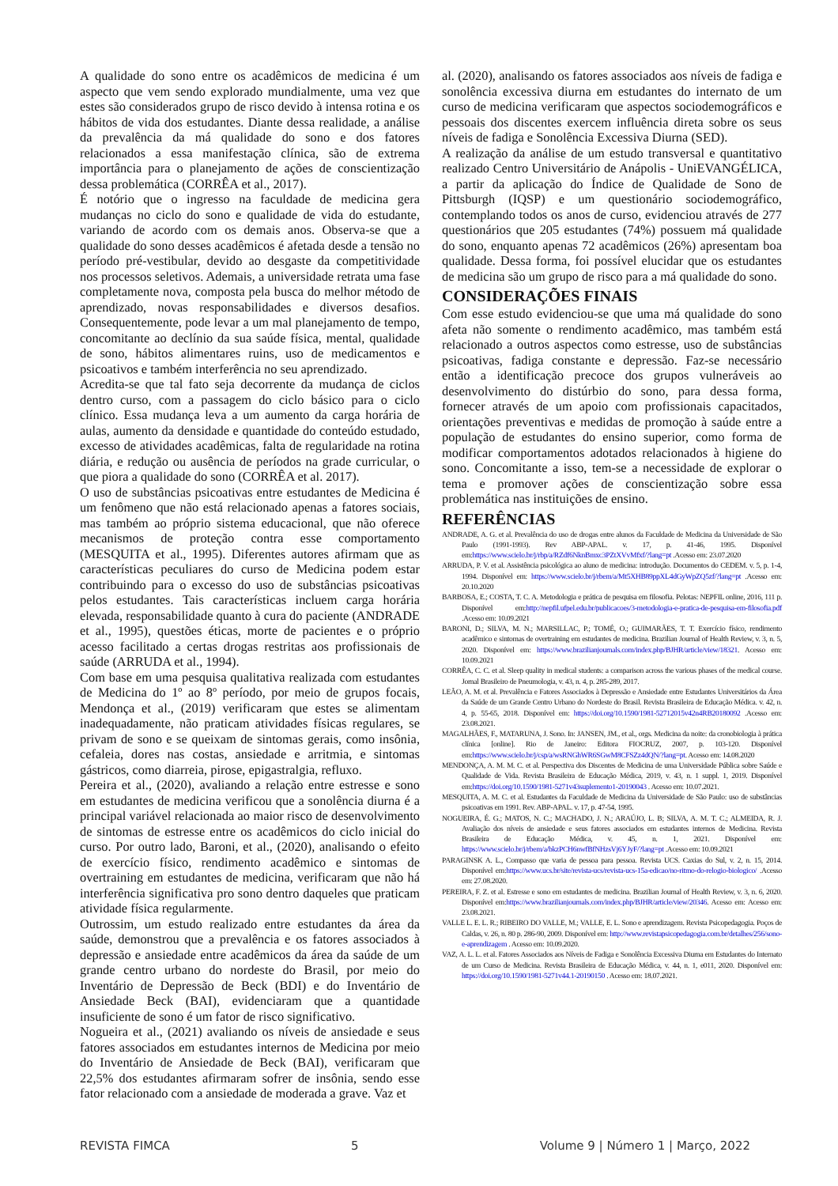A qualidade do sono entre os acadêmicos de medicina é um aspecto que vem sendo explorado mundialmente, uma vez que estes são considerados grupo de risco devido à intensa rotina e os hábitos de vida dos estudantes. Diante dessa realidade, a análise da prevalência da má qualidade do sono e dos fatores relacionados a essa manifestação clínica, são de extrema importância para o planejamento de ações de conscientização dessa problemática (CORRÊA et al., 2017).
É notório que o ingresso na faculdade de medicina gera mudanças no ciclo do sono e qualidade de vida do estudante, variando de acordo com os demais anos. Observa-se que a qualidade do sono desses acadêmicos é afetada desde a tensão no período pré-vestibular, devido ao desgaste da competitividade nos processos seletivos. Ademais, a universidade retrata uma fase completamente nova, composta pela busca do melhor método de aprendizado, novas responsabilidades e diversos desafios. Consequentemente, pode levar a um mal planejamento de tempo, concomitante ao declínio da sua saúde física, mental, qualidade de sono, hábitos alimentares ruins, uso de medicamentos e psicoativos e também interferência no seu aprendizado.
Acredita-se que tal fato seja decorrente da mudança de ciclos dentro curso, com a passagem do ciclo básico para o ciclo clínico. Essa mudança leva a um aumento da carga horária de aulas, aumento da densidade e quantidade do conteúdo estudado, excesso de atividades acadêmicas, falta de regularidade na rotina diária, e redução ou ausência de períodos na grade curricular, o que piora a qualidade do sono (CORRÊA et al. 2017).
O uso de substâncias psicoativas entre estudantes de Medicina é um fenômeno que não está relacionado apenas a fatores sociais, mas também ao próprio sistema educacional, que não oferece mecanismos de proteção contra esse comportamento (MESQUITA et al., 1995). Diferentes autores afirmam que as características peculiares do curso de Medicina podem estar contribuindo para o excesso do uso de substâncias psicoativas pelos estudantes. Tais características incluem carga horária elevada, responsabilidade quanto à cura do paciente (ANDRADE et al., 1995), questões éticas, morte de pacientes e o próprio acesso facilitado a certas drogas restritas aos profissionais de saúde (ARRUDA et al., 1994).
Com base em uma pesquisa qualitativa realizada com estudantes de Medicina do 1º ao 8º período, por meio de grupos focais, Mendonça et al., (2019) verificaram que estes se alimentam inadequadamente, não praticam atividades físicas regulares, se privam de sono e se queixam de sintomas gerais, como insônia, cefaleia, dores nas costas, ansiedade e arritmia, e sintomas gástricos, como diarreia, pirose, epigastralgia, refluxo.
Pereira et al., (2020), avaliando a relação entre estresse e sono em estudantes de medicina verificou que a sonolência diurna é a principal variável relacionada ao maior risco de desenvolvimento de sintomas de estresse entre os acadêmicos do ciclo inicial do curso. Por outro lado, Baroni, et al., (2020), analisando o efeito de exercício físico, rendimento acadêmico e sintomas de overtraining em estudantes de medicina, verificaram que não há interferência significativa pro sono dentro daqueles que praticam atividade física regularmente.
Outrossim, um estudo realizado entre estudantes da área da saúde, demonstrou que a prevalência e os fatores associados à depressão e ansiedade entre acadêmicos da área da saúde de um grande centro urbano do nordeste do Brasil, por meio do Inventário de Depressão de Beck (BDI) e do Inventário de Ansiedade Beck (BAI), evidenciaram que a quantidade insuficiente de sono é um fator de risco significativo.
Nogueira et al., (2021) avaliando os níveis de ansiedade e seus fatores associados em estudantes internos de Medicina por meio do Inventário de Ansiedade de Beck (BAI), verificaram que 22,5% dos estudantes afirmaram sofrer de insônia, sendo esse fator relacionado com a ansiedade de moderada a grave. Vaz et
al. (2020), analisando os fatores associados aos níveis de fadiga e sonolência excessiva diurna em estudantes do internato de um curso de medicina verificaram que aspectos sociodemográficos e pessoais dos discentes exercem influência direta sobre os seus níveis de fadiga e Sonolência Excessiva Diurna (SED).
A realização da análise de um estudo transversal e quantitativo realizado Centro Universitário de Anápolis - UniEVANGÉLICA, a partir da aplicação do Índice de Qualidade de Sono de Pittsburgh (IQSP) e um questionário sociodemográfico, contemplando todos os anos de curso, evidenciou através de 277 questionários que 205 estudantes (74%) possuem má qualidade do sono, enquanto apenas 72 acadêmicos (26%) apresentam boa qualidade. Dessa forma, foi possível elucidar que os estudantes de medicina são um grupo de risco para a má qualidade do sono.
CONSIDERAÇÕES FINAIS
Com esse estudo evidenciou-se que uma má qualidade do sono afeta não somente o rendimento acadêmico, mas também está relacionado a outros aspectos como estresse, uso de substâncias psicoativas, fadiga constante e depressão. Faz-se necessário então a identificação precoce dos grupos vulneráveis ao desenvolvimento do distúrbio do sono, para dessa forma, fornecer através de um apoio com profissionais capacitados, orientações preventivas e medidas de promoção à saúde entre a população de estudantes do ensino superior, como forma de modificar comportamentos adotados relacionados à higiene do sono. Concomitante a isso, tem-se a necessidade de explorar o tema e promover ações de conscientização sobre essa problemática nas instituições de ensino.
REFERÊNCIAS
ANDRADE, A. G. et al. Prevalência do uso de drogas entre alunos da Faculdade de Medicina da Universidade de São Paulo (1991-1993). Rev ABP-APAL. v. 17, p. 41-46, 1995. Disponível em:https://www.scielo.br/j/rbp/a/RZdf6NknBmxc3PZtXVvMfxf/?lang=pt .Acesso em: 23.07.2020
ARRUDA, P. V. et al. Assistência psicológica ao aluno de medicina: introdução. Documentos do CEDEM. v. 5, p. 1-4, 1994. Disponível em: https://www.scielo.br/j/rbem/a/Mt5XHB89ppXL4dGyWpZQ5zf/?lang=pt .Acesso em: 20.10.2020
BARBOSA, E.; COSTA, T. C. A. Metodologia e prática de pesquisa em filosofia. Pelotas: NEPFIL online, 2016, 111 p. Disponível em:http://nepfil.ufpel.edu.br/publicacoes/3-metodologia-e-pratica-de-pesquisa-em-filosofia.pdf .Acesso em: 10.09.2021
BARONI, D.; SILVA, M. N.; MARSILLAC, P.; TOMÉ, O.; GUIMARÃES, T. T. Exercício físico, rendimento acadêmico e sintomas de overtraining em estudantes de medicina. Brazilian Journal of Health Review, v. 3, n. 5, 2020. Disponível em: https://www.brazilianjournals.com/index.php/BJHR/article/view/18321. Acesso em: 10.09.2021
CORRÊA, C. C. et al. Sleep quality in medical students: a comparison across the various phases of the medical course. Jornal Brasileiro de Pneumologia, v. 43, n. 4, p. 285-289, 2017.
LEÃO, A. M. et al. Prevalência e Fatores Associados à Depressão e Ansiedade entre Estudantes Universitários da Área da Saúde de um Grande Centro Urbano do Nordeste do Brasil. Revista Brasileira de Educação Médica. v. 42, n. 4, p. 55-65, 2018. Disponível em: https://doi.org/10.1590/1981-52712015v42n4RB20180092 .Acesso em: 23.08.2021.
MAGALHÃES, F., MATARUNA, J. Sono. In: JANSEN, JM., et al., orgs. Medicina da noite: da cronobiologia à prática clínica [online]. Rio de Janeiro: Editora FIOCRUZ, 2007, p. 103-120. Disponível em:https://www.scielo.br/j/csp/a/wsRNGhWR6SGwM8CFSZz4dQN/?lang=pt. Acesso em: 14.08.2020
MENDONÇA, A. M. M. C. et al. Perspectiva dos Discentes de Medicina de uma Universidade Pública sobre Saúde e Qualidade de Vida. Revista Brasileira de Educação Médica, 2019, v. 43, n. 1 suppl. 1, 2019. Disponível em:https://doi.org/10.1590/1981-5271v43suplemento1-20190043 . Acesso em: 10.07.2021.
MESQUITA, A. M. C. et al. Estudantes da Faculdade de Medicina da Universidade de São Paulo: uso de substâncias psicoativas em 1991. Rev. ABP-APAL. v. 17, p. 47-54, 1995.
NOGUEIRA, É. G.; MATOS, N. C.; MACHADO, J. N.; ARAÚJO, L. B; SILVA, A. M. T. C.; ALMEIDA, R. J. Avaliação dos níveis de ansiedade e seus fatores associados em estudantes internos de Medicina. Revista Brasileira de Educação Médica, v. 45, n. 1, 2021. Disponível em: https://www.scielo.br/j/rbem/a/bkzPCH6nwfBfNHzsVj6YJyF/?lang=pt .Acesso em: 10.09.2021
PARAGINSK A. L., Compasso que varia de pessoa para pessoa. Revista UCS. Caxias do Sul, v. 2, n. 15, 2014. Disponível em:https://www.ucs.br/site/revista-ucs/revista-ucs-15a-edicao/no-ritmo-do-relogio-biologico/ .Acesso em: 27.08.2020.
PEREIRA, F. Z. et al. Estresse e sono em estudantes de medicina. Brazilian Journal of Health Review, v. 3, n. 6, 2020. Disponível em:https://www.brazilianjournals.com/index.php/BJHR/article/view/20346. Acesso em: Acesso em: 23.08.2021.
VALLE L. E. L. R.; RIBEIRO DO VALLE, M.; VALLE, E. L. Sono e aprendizagem. Revista Psicopedagogia. Poços de Caldas, v. 26, n. 80 p. 286-90, 2009. Disponível em: http://www.revistapsicopedagogia.com.br/detalhes/256/sono-e-aprendizagem . Acesso em: 10.09.2020.
VAZ, A. L. L. et al. Fatores Associados aos Níveis de Fadiga e Sonolência Excessiva Diurna em Estudantes do Internato de um Curso de Medicina. Revista Brasileira de Educação Médica, v. 44, n. 1, e011, 2020. Disponível em: https://doi.org/10.1590/1981-5271v44.1-20190150 . Acesso em: 18.07.2021.
REVISTA FIMCA 5 Volume 9 | Número 1 | Março, 2022